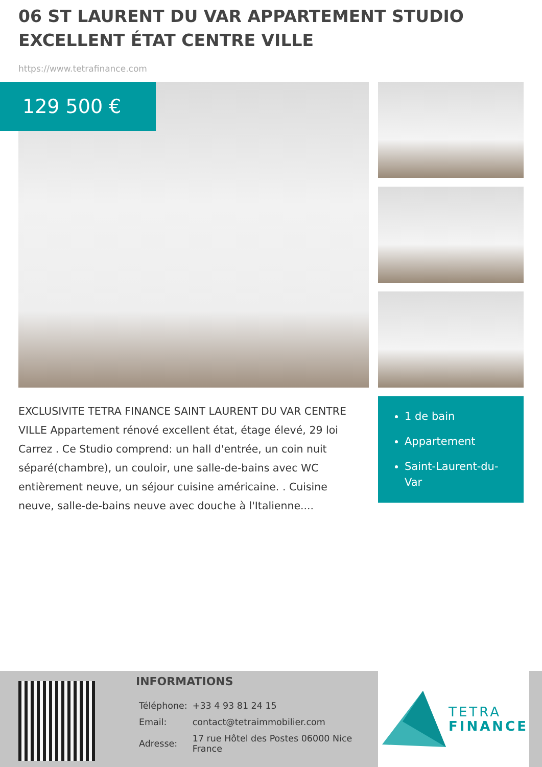06 ST LAURENT DU VAR APPARTEMENT STUDIO EXCELLENT ÉTAT CENTRE VILLE
https://www.tetrafinance.com
129 500 €
EXCLUSIVITE TETRA FINANCE SAINT LAURENT DU VAR CENTRE VILLE Appartement rénové excellent état, étage élevé, 29 loi Carrez . Ce Studio comprend: un hall d'entrée, un coin nuit séparé(chambre), un couloir, une salle-de-bains avec WC entièrement neuve, un séjour cuisine américaine. . Cuisine neuve, salle-de-bains neuve avec douche à l'Italienne....
1 de bain
Appartement
Saint-Laurent-du-Var
INFORMATIONS
| Téléphone: | +33 4 93 81 24 15 |
| Email: | contact@tetraimmobilier.com |
| Adresse: | 17 rue Hôtel des Postes 06000 Nice France |
TETRA
FINANCE